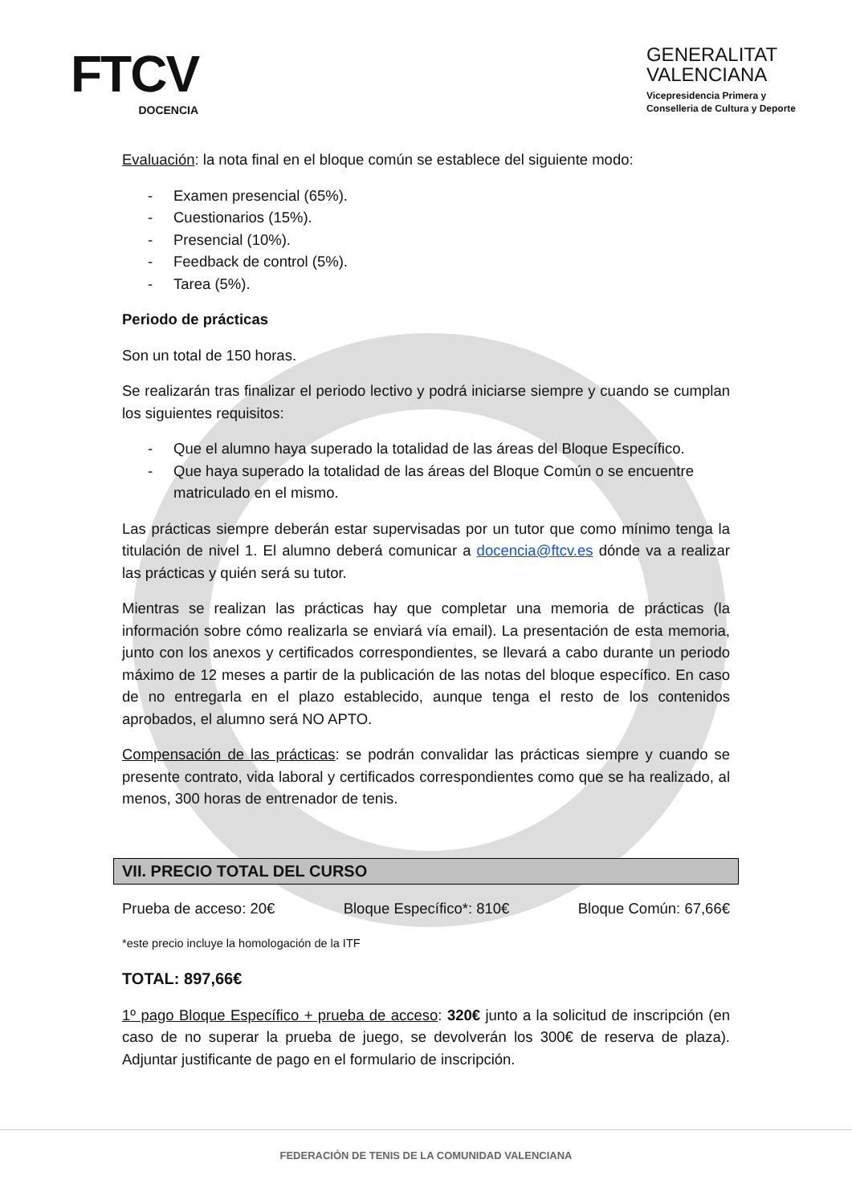FTCV
DOCENCIA
GENERALITAT
VALENCIANA
Vicepresidencia Primera y
Conselleria de Cultura y Deporte
Evaluación: la nota final en el bloque común se establece del siguiente modo:
- Examen presencial (65%).
- Cuestionarios (15%).
- Presencial (10%).
- Feedback de control (5%).
- Tarea (5%).
Periodo de prácticas
Son un total de 150 horas.
Se realizarán tras finalizar el periodo lectivo y podrá iniciarse siempre y cuando se cumplan los siguientes requisitos:
- Que el alumno haya superado la totalidad de las áreas del Bloque Específico.
- Que haya superado la totalidad de las áreas del Bloque Común o se encuentre matriculado en el mismo.
Las prácticas siempre deberán estar supervisadas por un tutor que como mínimo tenga la titulación de nivel 1. El alumno deberá comunicar a docencia@ftcv.es dónde va a realizar las prácticas y quién será su tutor.
Mientras se realizan las prácticas hay que completar una memoria de prácticas (la información sobre cómo realizarla se enviará vía email). La presentación de esta memoria, junto con los anexos y certificados correspondientes, se llevará a cabo durante un periodo máximo de 12 meses a partir de la publicación de las notas del bloque específico. En caso de no entregarla en el plazo establecido, aunque tenga el resto de los contenidos aprobados, el alumno será NO APTO.
Compensación de las prácticas: se podrán convalidar las prácticas siempre y cuando se presente contrato, vida laboral y certificados correspondientes como que se ha realizado, al menos, 300 horas de entrenador de tenis.
VII. PRECIO TOTAL DEL CURSO
Prueba de acceso: 20€ Bloque Específico*: 810€ Bloque Común: 67,66€
*este precio incluye la homologación de la ITF
TOTAL: 897,66€
1º pago Bloque Específico + prueba de acceso: 320€ junto a la solicitud de inscripción (en caso de no superar la prueba de juego, se devolverán los 300€ de reserva de plaza). Adjuntar justificante de pago en el formulario de inscripción.
FEDERACIÓN DE TENIS DE LA COMUNIDAD VALENCIANA